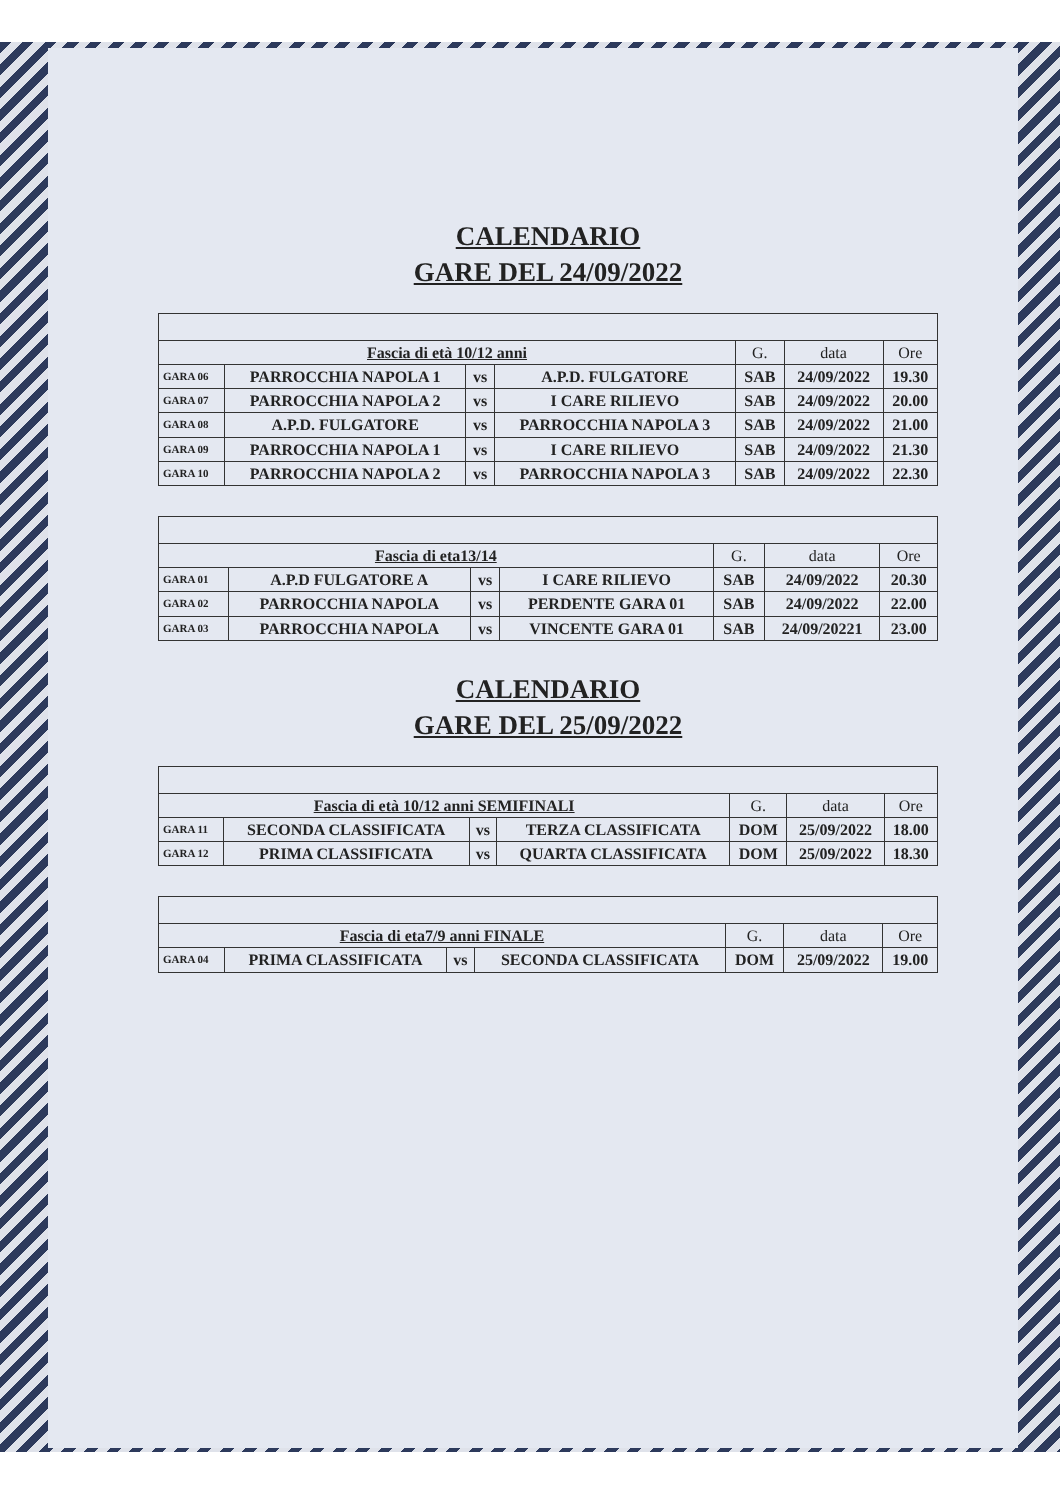CALENDARIO
GARE DEL 24/09/2022
| Fascia di età 10/12 anni | | | | G. | data | Ore |
| --- | --- | --- | --- | --- | --- | --- |
| GARA 06 | PARROCCHIA NAPOLA 1 | vs | A.P.D. FULGATORE | SAB | 24/09/2022 | 19.30 |
| GARA 07 | PARROCCHIA NAPOLA 2 | vs | I CARE RILIEVO | SAB | 24/09/2022 | 20.00 |
| GARA 08 | A.P.D. FULGATORE | vs | PARROCCHIA NAPOLA 3 | SAB | 24/09/2022 | 21.00 |
| GARA 09 | PARROCCHIA NAPOLA 1 | vs | I CARE RILIEVO | SAB | 24/09/2022 | 21.30 |
| GARA 10 | PARROCCHIA NAPOLA 2 | vs | PARROCCHIA NAPOLA 3 | SAB | 24/09/2022 | 22.30 |
| Fascia di eta13/14 | | | | G. | data | Ore |
| --- | --- | --- | --- | --- | --- | --- |
| GARA 01 | A.P.D FULGATORE A | vs | I CARE RILIEVO | SAB | 24/09/2022 | 20.30 |
| GARA 02 | PARROCCHIA NAPOLA | vs | PERDENTE GARA 01 | SAB | 24/09/2022 | 22.00 |
| GARA 03 | PARROCCHIA NAPOLA | vs | VINCENTE GARA 01 | SAB | 24/09/20221 | 23.00 |
CALENDARIO
GARE DEL 25/09/2022
| Fascia di età 10/12 anni SEMIFINALI | | | | G. | data | Ore |
| --- | --- | --- | --- | --- | --- | --- |
| GARA 11 | SECONDA CLASSIFICATA | vs | TERZA CLASSIFICATA | DOM | 25/09/2022 | 18.00 |
| GARA 12 | PRIMA CLASSIFICATA | vs | QUARTA CLASSIFICATA | DOM | 25/09/2022 | 18.30 |
| Fascia di eta7/9 anni FINALE | | | | G. | data | Ore |
| --- | --- | --- | --- | --- | --- | --- |
| GARA 04 | PRIMA CLASSIFICATA | vs | SECONDA CLASSIFICATA | DOM | 25/09/2022 | 19.00 |